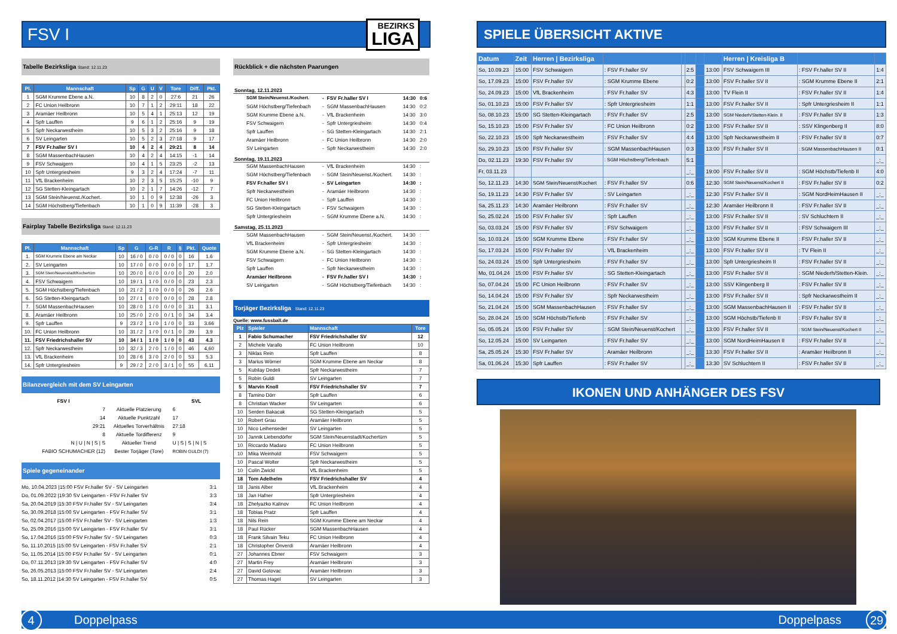FSV I
BEZIRKS
LIGA
Tabelle Bezirksliga Stand: 12.11.23
| Pl. | Mannschaft | Sp | G | U | V | Tore | Diff. | Pkt. |
| --- | --- | --- | --- | --- | --- | --- | --- | --- |
| 1 | SGM Krumme Ebene a.N. | 10 | 8 | 2 | 0 | 27:6 | 21 | 26 |
| 2 | FC Union Heilbronn | 10 | 7 | 1 | 2 | 29:11 | 18 | 22 |
| 3 | Aramäer Heilbronn | 10 | 5 | 4 | 1 | 25:13 | 12 | 19 |
| 4 | Spfr Lauffen | 9 | 6 | 1 | 2 | 25:16 | 9 | 19 |
| 5 | Spfr Neckarwestheim | 10 | 5 | 3 | 2 | 25:16 | 9 | 18 |
| 6 | SV Leingarten | 10 | 5 | 2 | 3 | 27:18 | 9 | 17 |
| 7 | FSV Fr.haller SV I | 10 | 4 | 2 | 4 | 29:21 | 8 | 14 |
| 8 | SGM MassenbachHausen | 10 | 4 | 2 | 4 | 14:15 | -1 | 14 |
| 9 | FSV Schwaigern | 10 | 4 | 1 | 5 | 23:25 | -2 | 13 |
| 10 | Spfr Untergriesheim | 9 | 3 | 2 | 4 | 17:24 | -7 | 11 |
| 11 | VfL Brackenheim | 10 | 2 | 3 | 5 | 15:25 | -10 | 9 |
| 12 | SG Stetten-Kleingartach | 10 | 2 | 1 | 7 | 14:26 | -12 | 7 |
| 13 | SGM Stein/Neuenst./Kochert. | 10 | 1 | 0 | 9 | 12:38 | -26 | 3 |
| 14 | SGM Höchstberg/Tiefenbach | 10 | 1 | 0 | 9 | 11:39 | -28 | 3 |
Fairplay Tabelle Bezirksliga Stand: 12.11.23
| Pl. | Mannschaft | Sp | G | G-R | R | § | Pkt. | Quote |
| --- | --- | --- | --- | --- | --- | --- | --- | --- |
| 1. | SGM Krumme Ebene am Neckar | 10 | 16 / 0 | 0 / 0 | 0 / 0 | 0 | 16 | 1.6 |
| 2. | SV Leingarten | 10 | 17 / 0 | 0 / 0 | 0 / 0 | 0 | 17 | 1.7 |
| 3. | SGM Stein/Neuenstadt/Kochertürn | 10 | 20 / 0 | 0 / 0 | 0 / 0 | 0 | 20 | 2.0 |
| 4. | FSV Schwaigern | 10 | 19 / 1 | 1 / 0 | 0 / 0 | 0 | 23 | 2.3 |
| 5. | SGM Höchstberg/Tiefenbach | 10 | 21 / 2 | 1 / 0 | 0 / 0 | 0 | 26 | 2.6 |
| 6. | SG Stetten-Kleingartach | 10 | 27 / 1 | 0 / 0 | 0 / 0 | 0 | 28 | 2.8 |
| 7. | SGM MassenbachHausen | 10 | 28 / 0 | 1 / 0 | 0 / 0 | 0 | 31 | 3.1 |
| 8. | Aramäer Heilbronn | 10 | 25 / 0 | 2 / 0 | 0 / 1 | 0 | 34 | 3.4 |
| 9. | Spfr Lauffen | 9 | 23 / 2 | 1 / 0 | 1 / 0 | 0 | 33 | 3.66 |
| 10. | FC Union Heilbronn | 10 | 31 / 2 | 1 / 0 | 0 / 1 | 0 | 39 | 3.9 |
| 11. | FSV Friedrichshaller SV | 10 | 34 / 1 | 1 / 0 | 1 / 0 | 0 | 43 | 4.3 |
| 12. | Spfr Neckarwestheim | 10 | 32 / 3 | 2 / 0 | 1 / 0 | 0 | 46 | 4,60 |
| 13. | VfL Brackenheim | 10 | 28 / 6 | 3 / 0 | 2 / 0 | 0 | 53 | 5.3 |
| 14. | Spfr Untergriesheim | 9 | 29 / 2 | 2 / 0 | 3 / 1 | 0 | 55 | 6.11 |
Bilanzvergleich mit dem SV Leingarten
| FSV I | | SVL |
| 7 | Aktuelle Platzierung | 6 |
| 14 | Aktuelle Punktzahl | 17 |
| 29:21 | Aktuelles Torverhältnis | 27:18 |
| 8 | Aktuelle Tordifferenz | 9 |
| N / U / N / S / S | Aktueller Trend | U / S / S / N / S |
| FABIO SCHUMACHER (12) | Bester Torjäger (Tore) | ROBIN GULDI (7) |
Spiele gegeneinander
| Mo, 10.04.2023 /15:00 FSV Fr.haller SV - SV Leingarten | 3:1 |
| Do, 01.09.2022 /19:30 SV Leingarten - FSV Fr.haller SV | 3:3 |
| Sa, 20.04.2019 /15:30 FSV Fr.haller SV - SV Leingarten | 3:4 |
| So, 30.09.2018 /15:00 SV Leingarten - FSV Fr.haller SV | 3:1 |
| So, 02.04.2017 /15:00 FSV Fr.haller SV - SV Leingarten | 1:3 |
| So, 25.09.2016 /15:00 SV Leingarten - FSV Fr.haller SV | 3:1 |
| So, 17.04.2016 /15:00 FSV Fr.haller SV - SV Leingarten | 0:3 |
| So, 11.10.2015 /15:00 SV Leingarten - FSV Fr.haller SV | 2:1 |
| So, 11.05.2014 /15:00 FSV Fr.haller SV - SV Leingarten | 0:1 |
| Do, 07.11.2013 /19:30 SV Leingarten - FSV Fr.haller SV | 4:0 |
| So, 26.05.2013 /15:00 FSV Fr.haller SV - SV Leingarten | 2:4 |
| So, 18.11.2012 /14:30 SV Leingarten - FSV Fr.haller SV | 0:5 |
Rückblick + die nächsten Paarungen
| Sonntag, 12.11.2023 | | | | |
| SGM Stein/Neuenst./Kochert. | - | FSV Fr.haller SV I | 14:30 | 0:6 |
| SGM Höchstberg/Tiefenbach | - | SGM MassenbachHausen | 14:30 | 0:2 |
| SGM Krumme Ebene a.N. | - | VfL Brackenheim | 14:30 | 3:0 |
| FSV Schwaigern | - | Spfr Untergriesheim | 14:30 | 0:4 |
| Spfr Lauffen | - | SG Stetten-Kleingartach | 14:30 | 2:1 |
| Aramäer Heilbronn | - | FC Union Heilbronn | 14:30 | 2:0 |
| SV Leingarten | - | Spfr Neckarwestheim | 14:30 | 2:0 |
| Sonntag, 19.11.2023 | | | | |
| SGM MassenbachHausen | - | VfL Brackenheim | 14:30 | : |
| SGM Höchstberg/Tiefenbach | - | SGM Stein/Neuenst./Kochert. | 14:30 | : |
| FSV Fr.haller SV I | - | SV Leingarten | 14:30 | : |
| Spfr Neckarwestheim | - | Aramäer Heilbronn | 14:30 | : |
| FC Union Heilbronn | - | Spfr Lauffen | 14:30 | : |
| SG Stetten-Kleingartach | - | FSV Schwaigern | 14:30 | : |
| Spfr Untergriesheim | - | SGM Krumme Ebene a.N. | 14:30 | : |
| Samstag, 25.11.2023 | | | | |
| SGM MassenbachHausen | - | SGM Stein/Neuenst./Kochert. | 14:30 | : |
| VfL Brackenheim | - | Spfr Untergriesheim | 14:30 | : |
| SGM Krumme Ebene a.N. | - | SG Stetten-Kleingartach | 14:30 | : |
| FSV Schwaigern | - | FC Union Heilbronn | 14:30 | : |
| Spfr Lauffen | - | Spfr Neckarwestheim | 14:30 | : |
| Aramäer Heilbronn | - | FSV Fr.haller SV I | 14:30 | : |
| SV Leingarten | - | SGM Höchstberg/Tiefenbach | 14:30 | : |
Torjäger Bezirksliga Stand: 12.11.23
Quelle: www.fussball.de
| Plz | Spieler | Mannschaft | Tore |
| --- | --- | --- | --- |
| 1 | Fabio Schumacher | FSV Friedrichshaller SV | 12 |
| 2 | Michele Varallo | FC Union Heilbronn | 10 |
| 3 | Niklas Rein | Spfr Lauffen | 8 |
| 3 | Marius Wörner | SGM Krumme Ebene am Neckar | 8 |
| 5 | Kubilay Dedeli | Spfr Neckarwestheim | 7 |
| 5 | Robin Guldi | SV Leingarten | 7 |
| 5 | Marvin Knoll | FSV Friedrichshaller SV | 7 |
| 8 | Tamino Dörr | Spfr Lauffen | 6 |
| 8 | Christian Wacker | SV Leingarten | 6 |
| 10 | Serden Bakacak | SG Stetten-Kleingartach | 5 |
| 10 | Robert Grau | Aramäer Heilbronn | 5 |
| 10 | Nico Leihenseder | SV Leingarten | 5 |
| 10 | Jannik Liebendörfer | SGM Stein/Neuenstadt/Kochertürn | 5 |
| 10 | Riccardo Madaro | FC Union Heilbronn | 5 |
| 10 | Mika Weinhold | FSV Schwaigern | 5 |
| 10 | Pascal Wolter | Spfr Neckarwestheim | 5 |
| 10 | Colin Zwickl | VfL Brackenheim | 5 |
| 18 | Tom Adelhelm | FSV Friedrichshaller SV | 4 |
| 18 | Janis Alber | VfL Brackenheim | 4 |
| 18 | Jan Hafner | Spfr Untergriesheim | 4 |
| 18 | Zhelyazko Kalinov | FC Union Heilbronn | 4 |
| 18 | Tobias Pratz | Spfr Lauffen | 4 |
| 18 | Nils Rein | SGM Krumme Ebene am Neckar | 4 |
| 18 | Paul Rücker | SGM MassenbachHausen | 4 |
| 18 | Frank Silvain Teku | FC Union Heilbronn | 4 |
| 18 | Christopher Önverdi | Aramäer Heilbronn | 4 |
| 27 | Johannes Ebner | FSV Schwaigern | 3 |
| 27 | Martin Frey | Aramäer Heilbronn | 3 |
| 27 | David Gotovac | Aramäer Heilbronn | 3 |
| 27 | Thomas Hagel | SV Leingarten | 3 |
SPIELE ÜBERSICHT AKTIVE
| Datum | Zeit | Herren / Bezirksliga | | | | | | Herren / Kreisliga B | | |
| --- | --- | --- | --- | --- | --- | --- | --- | --- | --- | --- |
| So, 10.09.23 | 15:00 | FSV Schwaigern | : FSV Fr.haller SV | | 2:5 | | 13:00 | FSV Schwaigern III | : FSV Fr.haller SV II | 1:4 |
| So, 17.09.23 | 15:00 | FSV Fr.haller SV | : SGM Krumme Ebene | | 0:2 | | 13:00 | FSV Fr.haller SV II | : SGM Krumme Ebene II | 2:1 |
| So, 24.09.23 | 15:00 | VfL Brackenheim | : FSV Fr.haller SV | | 4:3 | | 13:00 | TV Flein II | : FSV Fr.haller SV II | 1:4 |
| So, 01.10.23 | 15:00 | FSV Fr.haller SV | : Spfr Untergriesheim | | 1:1 | | 13:00 | FSV Fr.haller SV II | : Spfr Untergriesheim II | 1:1 |
| So, 08.10.23 | 15:00 | SG Stetten-Kleingartach | : FSV Fr.haller SV | | 2:5 | | 13:00 | SGM Niederh/Stetten-Klein. II | : FSV Fr.haller SV II | 1:3 |
| So, 15.10.23 | 15:00 | FSV Fr.haller SV | : FC Union Heilbronn | | 0:2 | | 13:00 | FSV Fr.haller SV II | : SSV Klingenberg II | 8:0 |
| So, 22.10.23 | 15:00 | Spfr Neckarwestheim | : FSV Fr.haller SV | | 4:4 | | 13:00 | Spfr Neckarwestheim II | : FSV Fr.haller SV II | 0:7 |
| So, 29.10.23 | 15:00 | FSV Fr.haller SV | : SGM MassenbachHausen | | 0:3 | | 13:00 | FSV Fr.haller SV II | : SGM MassenbachHausen II | 0:1 |
| Do, 02.11.23 | 19:30 | FSV Fr.haller SV | : SGM Höchstberg/Tiefenbach | | 5:1 | | | | | _:_ |
| Fr, 03.11.23 | | | | | _:_ | | 19:00 | FSV Fr.haller SV II | : SGM Höchstb/Tiefenb II | 4:0 |
| So, 12.11.23 | 14:30 | SGM Stein/Neuenst/Kochert | : FSV Fr.haller SV | | 0:6 | | 12:30 | SGM Stein/Neuenst/Kochert II | : FSV Fr.haller SV II | 0:2 |
| So, 19.11.23 | 14:30 | FSV Fr.haller SV | : SV Leingarten | | _:_ | | 12:30 | FSV Fr.haller SV II | : SGM NordHeimHausen II | _:_ |
| Sa, 25.11.23 | 14:30 | Aramäer Heilbronn | : FSV Fr.haller SV | | _:_ | | 12:30 | Aramäer Heilbronn II | : FSV Fr.haller SV II | _:_ |
| So, 25.02.24 | 15:00 | FSV Fr.haller SV | : Spfr Lauffen | | _:_ | | 13:00 | FSV Fr.haller SV II | : SV Schluchtern II | _:_ |
| So, 03.03.24 | 15:00 | FSV Fr.haller SV | : FSV Schwaigern | | _:_ | | 13:00 | FSV Fr.haller SV II | : FSV Schwaigern III | _:_ |
| So, 10.03.24 | 15:00 | SGM Krumme Ebene | : FSV Fr.haller SV | | _:_ | | 13:00 | SGM Krumme Ebene II | : FSV Fr.haller SV II | _:_ |
| So, 17.03.24 | 15:00 | FSV Fr.haller SV | : VfL Brackenheim | | _:_ | | 13:00 | FSV Fr.haller SV II | : TV Flein II | _:_ |
| So, 24.03.24 | 15:00 | Spfr Untergriesheim | : FSV Fr.haller SV | | _:_ | | 13:00 | Spfr Untergriesheim II | : FSV Fr.haller SV II | _:_ |
| Mo, 01.04.24 | 15:00 | FSV Fr.haller SV | : SG Stetten-Kleingartach | | _:_ | | 13:00 | FSV Fr.haller SV II | : SGM Niederh/Stetten-Klein. | _:_ |
| So, 07.04.24 | 15:00 | FC Union Heilbronn | : FSV Fr.haller SV | | _:_ | | 13:00 | SSV Klingenberg II | : FSV Fr.haller SV II | _:_ |
| So, 14.04.24 | 15:00 | FSV Fr.haller SV | : Spfr Neckarwestheim | | _:_ | | 13:00 | FSV Fr.haller SV II | : Spfr Neckarwestheim II | _:_ |
| So, 21.04.24 | 15:00 | SGM MassenbachHausen | : FSV Fr.haller SV | | _:_ | | 13:00 | SGM MassenbachHausen II | : FSV Fr.haller SV II | _:_ |
| So, 28.04.24 | 15:00 | SGM Höchstb/Tiefenb | : FSV Fr.haller SV | | _:_ | | 13:00 | SGM Höchstb/Tiefenb II | : FSV Fr.haller SV II | _:_ |
| So, 05.05.24 | 15:00 | FSV Fr.haller SV | : SGM Stein/Neuenst/Kochert | | _:_ | | 13:00 | FSV Fr.haller SV II | : SGM Stein/Neuenst/Kochert II | _:_ |
| So, 12.05.24 | 15:00 | SV Leingarten | : FSV Fr.haller SV | | _:_ | | 13:00 | SGM NordHeimHausen II | : FSV Fr.haller SV II | _:_ |
| Sa, 25.05.24 | 15:30 | FSV Fr.haller SV | : Aramäer Heilbronn | | _:_ | | 13:30 | FSV Fr.haller SV II | : Aramäer Heilbronn II | _:_ |
| Sa, 01.06.24 | 15:30 | Spfr Lauffen | : FSV Fr.haller SV | | _:_ | | 13:30 | SV Schluchtern II | : FSV Fr.haller SV II | _:_ |
IKONEN UND ANHÄNGER DES FSV
4 Doppelpass Doppelpass 29